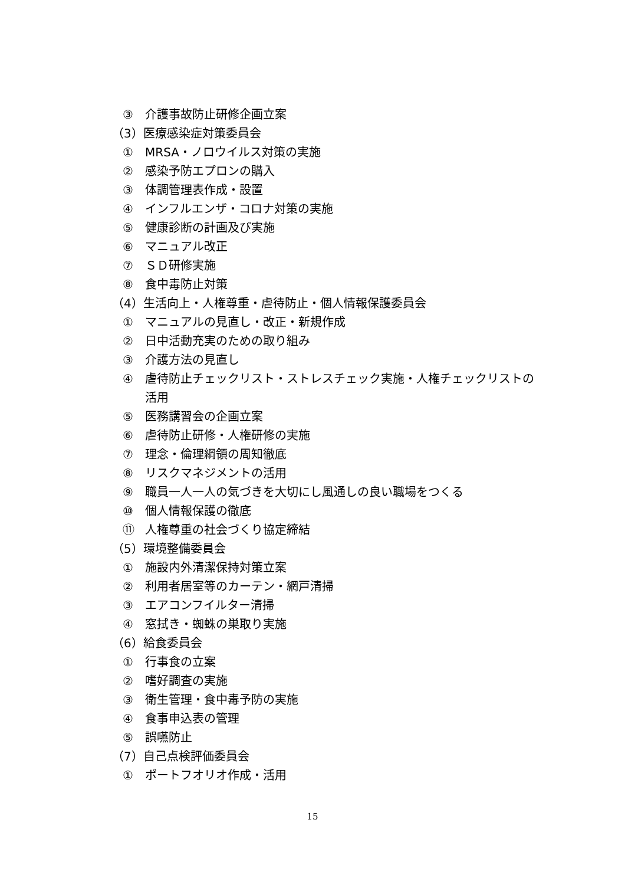③ 介護事故防止研修企画立案
（3）医療感染症対策委員会
① MRSA・ノロウイルス対策の実施
② 感染予防エプロンの購入
③ 体調管理表作成・設置
④ インフルエンザ・コロナ対策の実施
⑤ 健康診断の計画及び実施
⑥ マニュアル改正
⑦ ＳＤ研修実施
⑧ 食中毒防止対策
（4）生活向上・人権尊重・虐待防止・個人情報保護委員会
① マニュアルの見直し・改正・新規作成
② 日中活動充実のための取り組み
③ 介護方法の見直し
④ 虐待防止チェックリスト・ストレスチェック実施・人権チェックリストの活用
⑤ 医務講習会の企画立案
⑥ 虐待防止研修・人権研修の実施
⑦ 理念・倫理綱領の周知徹底
⑧ リスクマネジメントの活用
⑨ 職員一人一人の気づきを大切にし風通しの良い職場をつくる
⑩ 個人情報保護の徹底
⑪ 人権尊重の社会づくり協定締結
（5）環境整備委員会
① 施設内外清潔保持対策立案
② 利用者居室等のカーテン・網戸清掃
③ エアコンフイルター清掃
④ 窓拭き・蜘蛛の巣取り実施
（6）給食委員会
① 行事食の立案
② 嗜好調査の実施
③ 衛生管理・食中毒予防の実施
④ 食事申込表の管理
⑤ 誤嚥防止
（7）自己点検評価委員会
① ポートフオリオ作成・活用
15